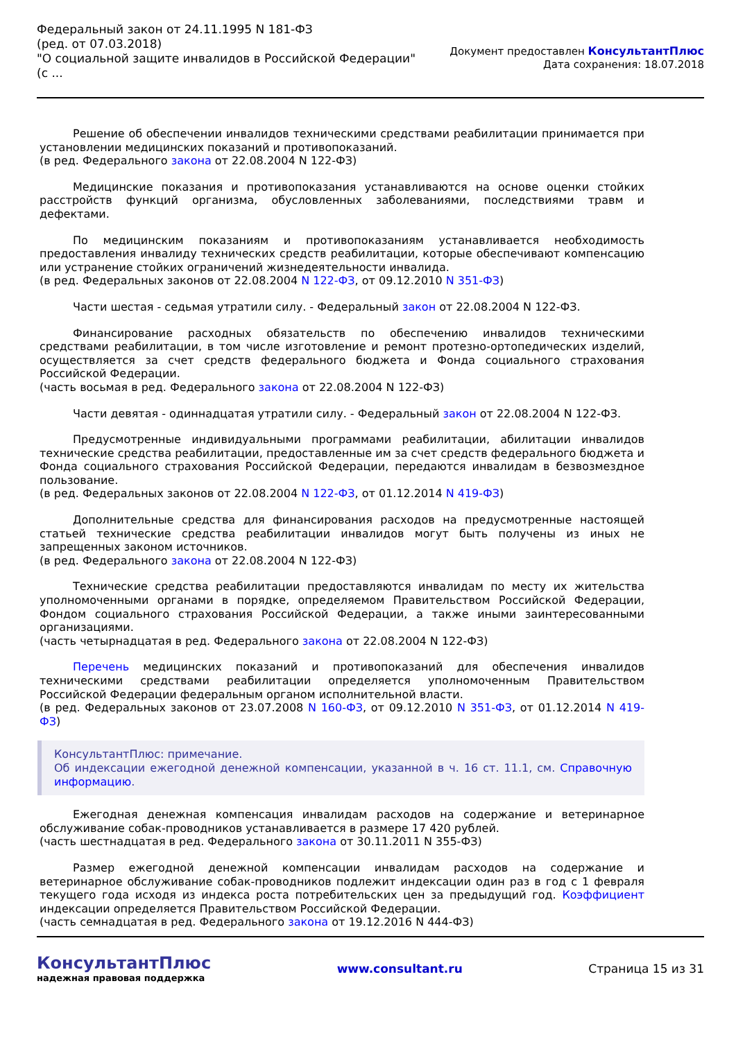Федеральный закон от 24.11.1995 N 181-ФЗ
(ред. от 07.03.2018)
"О социальной защите инвалидов в Российской Федерации"
(с ...
Документ предоставлен КонсультантПлюс
Дата сохранения: 18.07.2018
Решение об обеспечении инвалидов техническими средствами реабилитации принимается при установлении медицинских показаний и противопоказаний.
(в ред. Федерального закона от 22.08.2004 N 122-ФЗ)
Медицинские показания и противопоказания устанавливаются на основе оценки стойких расстройств функций организма, обусловленных заболеваниями, последствиями травм и дефектами.
По медицинским показаниям и противопоказаниям устанавливается необходимость предоставления инвалиду технических средств реабилитации, которые обеспечивают компенсацию или устранение стойких ограничений жизнедеятельности инвалида.
(в ред. Федеральных законов от 22.08.2004 N 122-ФЗ, от 09.12.2010 N 351-ФЗ)
Части шестая - седьмая утратили силу. - Федеральный закон от 22.08.2004 N 122-ФЗ.
Финансирование расходных обязательств по обеспечению инвалидов техническими средствами реабилитации, в том числе изготовление и ремонт протезно-ортопедических изделий, осуществляется за счет средств федерального бюджета и Фонда социального страхования Российской Федерации.
(часть восьмая в ред. Федерального закона от 22.08.2004 N 122-ФЗ)
Части девятая - одиннадцатая утратили силу. - Федеральный закон от 22.08.2004 N 122-ФЗ.
Предусмотренные индивидуальными программами реабилитации, абилитации инвалидов технические средства реабилитации, предоставленные им за счет средств федерального бюджета и Фонда социального страхования Российской Федерации, передаются инвалидам в безвозмездное пользование.
(в ред. Федеральных законов от 22.08.2004 N 122-ФЗ, от 01.12.2014 N 419-ФЗ)
Дополнительные средства для финансирования расходов на предусмотренные настоящей статьей технические средства реабилитации инвалидов могут быть получены из иных не запрещенных законом источников.
(в ред. Федерального закона от 22.08.2004 N 122-ФЗ)
Технические средства реабилитации предоставляются инвалидам по месту их жительства уполномоченными органами в порядке, определяемом Правительством Российской Федерации, Фондом социального страхования Российской Федерации, а также иными заинтересованными организациями.
(часть четырнадцатая в ред. Федерального закона от 22.08.2004 N 122-ФЗ)
Перечень медицинских показаний и противопоказаний для обеспечения инвалидов техническими средствами реабилитации определяется уполномоченным Правительством Российской Федерации федеральным органом исполнительной власти.
(в ред. Федеральных законов от 23.07.2008 N 160-ФЗ, от 09.12.2010 N 351-ФЗ, от 01.12.2014 N 419-ФЗ)
КонсультантПлюс: примечание.
Об индексации ежегодной денежной компенсации, указанной в ч. 16 ст. 11.1, см. Справочную информацию.
Ежегодная денежная компенсация инвалидам расходов на содержание и ветеринарное обслуживание собак-проводников устанавливается в размере 17 420 рублей.
(часть шестнадцатая в ред. Федерального закона от 30.11.2011 N 355-ФЗ)
Размер ежегодной денежной компенсации инвалидам расходов на содержание и ветеринарное обслуживание собак-проводников подлежит индексации один раз в год с 1 февраля текущего года исходя из индекса роста потребительских цен за предыдущий год. Коэффициент индексации определяется Правительством Российской Федерации.
(часть семнадцатая в ред. Федерального закона от 19.12.2016 N 444-ФЗ)
КонсультантПлюс
надежная правовая поддержка
www.consultant.ru Страница 15 из 31